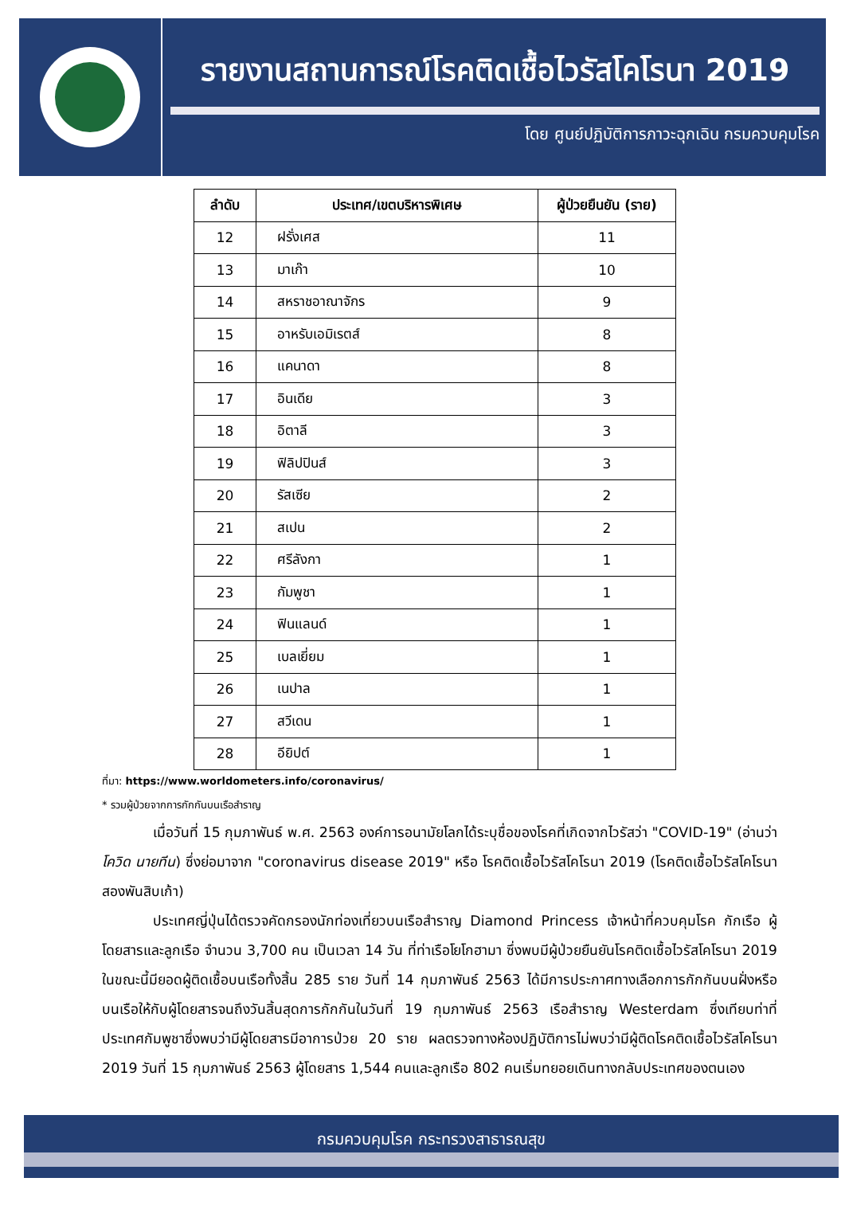รายงานสถานการณ์โรคติดเชื้อไวรัสโคโรนา 2019
โดย ศูนย์ปฏิบัติการภาวะฉุกเฉิน กรมควบคุมโรค
| ลำดับ | ประเทศ/เขตบริหารพิเศษ | ผู้ป่วยยืนยัน (ราย) |
| --- | --- | --- |
| 12 | ฝรั่งเศส | 11 |
| 13 | มาเก๊า | 10 |
| 14 | สหราชอาณาจักร | 9 |
| 15 | อาหรับเอมิเรตส์ | 8 |
| 16 | แคนาดา | 8 |
| 17 | อินเดีย | 3 |
| 18 | อิตาลี | 3 |
| 19 | ฟิลิปปินส์ | 3 |
| 20 | รัสเซีย | 2 |
| 21 | สเปน | 2 |
| 22 | ศรีลังกา | 1 |
| 23 | กัมพูชา | 1 |
| 24 | ฟินแลนด์ | 1 |
| 25 | เบลเยี่ยม | 1 |
| 26 | เนปาล | 1 |
| 27 | สวีเดน | 1 |
| 28 | อียิปต์ | 1 |
ที่มา: https://www.worldometers.info/coronavirus/
* รวมผู้ป่วยจากการกักกันบนเรือสำราญ
เมื่อวันที่ 15 กุมภาพันธ์ พ.ศ. 2563 องค์การอนามัยโลกได้ระบุชื่อของโรคที่เกิดจากไวรัสว่า "COVID-19" (อ่านว่า โควิด นายทีน) ซึ่งย่อมาจาก "coronavirus disease 2019" หรือ โรคติดเชื้อไวรัสโคโรนา 2019 (โรคติดเชื้อไวรัสโคโรนา สองพันสิบเก้า)
ประเทศญี่ปุ่นได้ตรวจคัดกรองนักท่องเที่ยวบนเรือสำราญ Diamond Princess เจ้าหน้าที่ควบคุมโรค กักเรือ ผู้โดยสารและลูกเรือ จำนวน 3,700 คน เป็นเวลา 14 วัน ที่ท่าเรือโยโกฮามา ซึ่งพบมีผู้ป่วยยืนยันโรคติดเชื้อไวรัสโคโรนา 2019 ในขณะนี้มียอดผู้ติดเชื้อบนเรือทั้งสิ้น 285 ราย วันที่ 14 กุมภาพันธ์ 2563 ได้มีการประกาศทางเลือกการกักกันบนฝั่งหรือบนเรือให้กับผู้โดยสารจนถึงวันสิ้นสุดการกักกันในวันที่ 19 กุมภาพันธ์ 2563 เรือสำราญ Westerdam ซึ่งเทียบท่าที่ประเทศกัมพูชาซึ่งพบว่ามีผู้โดยสารมีอาการป่วย 20 ราย ผลตรวจทางห้องปฏิบัติการไม่พบว่ามีผู้ติดโรคติดเชื้อไวรัสโคโรนา 2019 วันที่ 15 กุมภาพันธ์ 2563 ผู้โดยสาร 1,544 คนและลูกเรือ 802 คนเริ่มทยอยเดินทางกลับประเทศของตนเอง
กรมควบคุมโรค กระทรวงสาธารณสุข